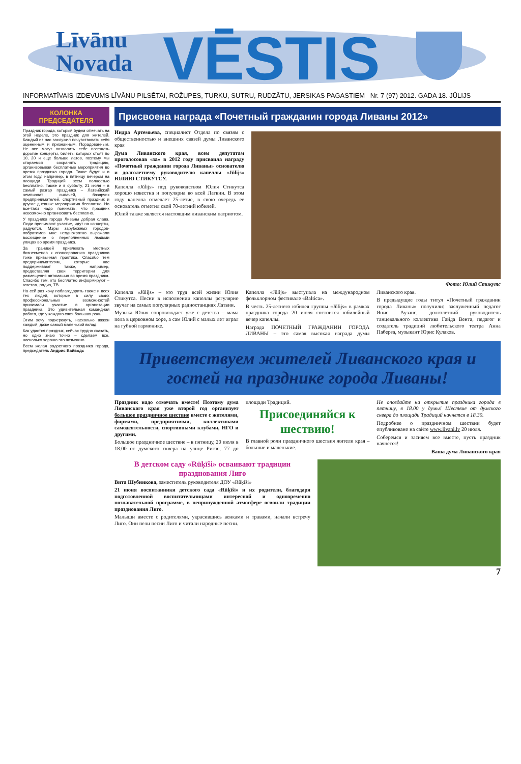Līvānu
Novada
VĒSTIS
INFORMATĪVAIS IZDEVUMS LĪVĀNU PILSĒTAI, ROŽUPES, TURKU, SUTRU, RUDZĀTU, JERSIKAS PAGASTIEM Nr. 7 (97) 2012. GADA 18. JŪLIJS
КОЛОНКА ПРЕДСЕДАТЕЛЯ
Праздник города, который будем отмечать на этой неделе, это праздник для жителей. Каждый из нас заслужил почувствовать себя оцененным и признанным. Порадованным. Не все могут позволить себе посещать дорогие концерты, билеты которых стоят по 10, 20 и еще больше латов, поэтому мы стараемся сохранять традицию, организовывая бесплатные мероприятия во время праздника города. Такие будут и в этом году, например, в пятницу вечером на площади Традиций всем полностью бесплатно. Также и в субботу, 21 июля – в самый разгар праздника – Латвийский чемпионат силачей, базарчик предпринимателей, спортивный праздник и другие дневные мероприятия бесплатно. Но все-таки надо понимать, что праздник невозможно организовать бесплатно.
У праздника города Ливаны добрая слава. Люди принимают участие, идут на концерты, радуются. Мэры зарубежных городов-побратимов мне неоднократно выражали восхищение о переполненных людьми улицах во время праздника.
За границей привлекать местных бизнесменов к спонсированию праздников тоже привычная практика. Спасибо тем предпринимателям, которые нас поддерживают также, например, предоставляя свои территории для размещения автомашин во время праздника. Спасибо тем, кто бесплатно информируют – газетам, радио, ТВ.
На сей раз хочу поблагодарить также и всех тех людей, которые в силу своих профессиональных возможностей принимали участие в организации праздника. Это удивительная командная работа, где у каждого своя большая роль.
Этим хочу подчеркнуть, насколько важен каждый, даже самый маленький вклад.
Как удастся праздник, сейчас трудно сказать, но одно знаю точно – сделаем все, насколько хорошо это возможно.
Всем желая радостного праздника города, председатель Андрис Вайводс
Присвоена награда «Почетный гражданин города Ливаны 2012»
Индра Артемьева, специалист Отдела по связям с общественностью и внешних связей думы Ливанского края
Дума Ливанского края, всем депутатам проголосовав «за» в 2012 году присвоила награду «Почетный гражданин города Ливаны» основателю и долголетнему руководителю капеллы «Jūlijs» ЮЛИЮ СТИКУТСУ.
Капелла «Jūlijs» под руководством Юлия Стикутса хорошо известна и популярна во всей Латвии. В этом году капелла отмечает 25-летие, в свою очередь ее основатель отметил свой 70-летний юбилей.
Юлий также является настоящим ливанским патриотом.
Фото: Юлий Стикутс
Капелла «Jūlijs» – это труд всей жизни Юлия Стикутса. Песни в исполнении капеллы регулярно звучат на самых популярных радиостанциях Латвии.
Музыка Юлия сопровождает уже с детства – мама пела в церковном хоре, а сам Юлий с малых лет играл на губной гармонике.
Капелла «Jūlijs» выступала на международном фольклорном фестивале «Baltica».
В честь 25-летнего юбилея группы «Jūlijs» в рамках праздника города 20 июля состоится юбилейный вечер капеллы.
Награда ПОЧЕТНЫЙ ГРАЖДАНИН ГОРОДА ЛИВАНЫ – это самая высокая награда думы Ливанского края.
В предыдущие годы титул «Почетный гражданин города Ливаны» получили: заслуженный педагог Янис Аузанс, долголетний руководитель танцевального коллектива Гайда Вента, педагог и создатель традиций любительского театра Анна Паберза, музыкант Юрис Кулаков.
Приветствуем жителей Ливанского края и гостей на празднике города Ливаны!
Праздник надо отмечать вместе! Поэтому дума Ливанского края уже второй год организует большое праздничное шествие вместе с жителями, фирмами, предприятиями, коллективами самодеятельности, спортивными клубами, НГО и другими.
Большое праздничное шествие – в пятницу, 20 июля в 18.00 от думского сквера на улице Ригас, 77 до площади Традиций.
Присоединяйся к шествию!
В главной роли праздничного шествия жители края – большие и маленькие.
Не опоздайте на открытие праздника города в пятницу, в 18.00 у думы! Шествие от думского сквера до площади Традиций начнется в 18.30.
Подробнее о праздничном шествии будет опубликовано на сайте www.livani.lv 20 июля.
Соберемся и засияем все вместе, пусть праздник начнется!
Ваша дума Ливанского края
В детском саду «Rūķīši» осваивают традиции празднования Лиго
Вита Шубникова, заместитель руководителя ДОУ «Rūķīši»
21 июня воспитанники детского сада «Rūķīši» и их родители, благодаря подготовленной воспитательницами интересной и одновременно познавательной программе, в непринужденной атмосфере освоили традиции празднования Лиго.
Малыши вместе с родителями, украсившись венками и травами, начали встречу Лиго. Они пели песни Лиго и читали народные песни.
7